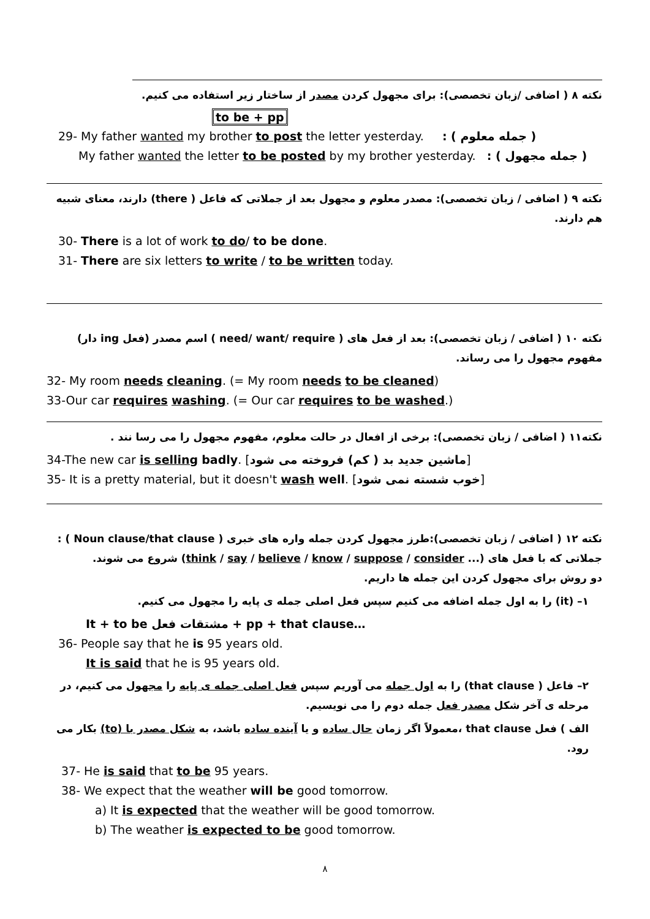نکته ۸ ( اضافی /زبان تخصصی): برای مجهول کردن مصدر از ساختار زیر استفاده می کنیم.
to be + pp
29- My father wanted my brother to post the letter yesterday. ( جمله معلوم ) :
My father wanted the letter to be posted by my brother yesterday. ( جمله مجهول ) :
نکته ۹ ( اضافی / زبان تخصصی): مصدر معلوم و مجهول بعد از جملاتی که فاعل ( there) دارند، معنای شبیه هم دارند.
30- There is a lot of work to do/ to be done.
31- There are six letters to write / to be written today.
نکته ۱۰ ( اضافی / زبان تخصصی): بعد از فعل های ( need/ want/ require ) اسم مصدر (فعل ing دار) مفهوم مجهول را می رساند.
32- My room needs cleaning. (= My room needs to be cleaned)
33-Our car requires washing. (= Our car requires to be washed.)
نکته۱۱ ( اضافی / زبان تخصصی): برخی از افعال در حالت معلوم، مفهوم مجهول را می رسا نند .
34-The new car is selling badly. [ماشین جدید بد ( کم) فروخته می شود]
35- It is a pretty material, but it doesn't wash well. [خوب شسته نمی شود]
نکته ۱۲ ( اضافی / زبان تخصصی):طرز مجهول کردن جمله واره های خبری ( Noun clause/that clause ) :
جملاتی که با فعل های (... think / say / believe / know / suppose / consider) شروع می شوند.
دو روش برای مجهول کردن این جمله ها داریم.
۱– (it) را به اول جمله اضافه می کنیم سپس فعل اصلی جمله ی پایه را مجهول می کنیم.
It + to be مشتقات فعل + pp + that clause…
36- People say that he is 95 years old.
It is said that he is 95 years old.
۲– فاعل ( that clause) را به اول جمله می آوریم سپس فعل اصلی جمله ی پایه را مجهول می کنیم، در مرحله ی آخر شکل مصدر فعل جمله دوم را می نویسیم.
الف ) فعل that clause ،معمولاً اگر زمان حال ساده و یا آینده ساده باشد، به شکل مصدر با (to) بکار می رود.
37- He is said that to be 95 years.
38- We expect that the weather will be good tomorrow.
a) It is expected that the weather will be good tomorrow.
b) The weather is expected to be good tomorrow.
۸